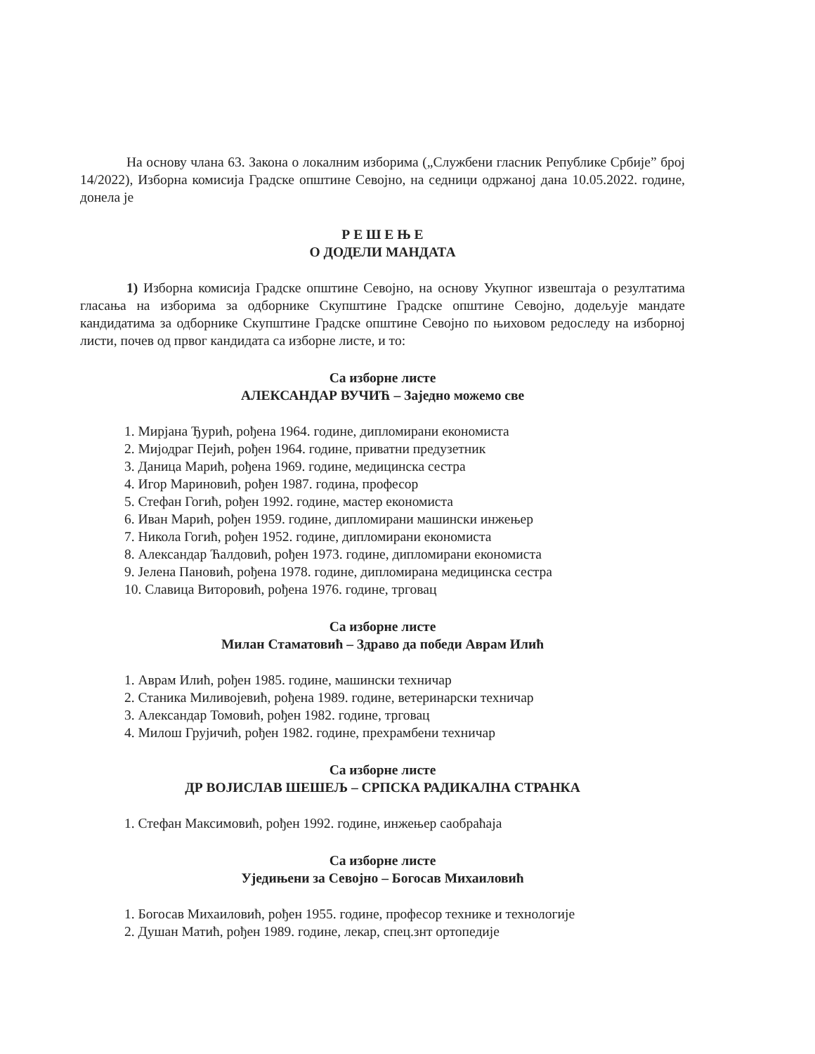На основу члана 63. Закона о локалним изборима („Службени гласник Републике Србије” број 14/2022), Изборна комисија Градске општине Севојно, на седници одржаној дана 10.05.2022. године, донела је
Р Е Ш Е Њ Е
О ДОДЕЛИ МАНДАТА
1) Изборна комисија Градске општине Севојно, на основу Укупног извештаја о резултатима гласања на изборима за одборнике Скупштине Градске општине Севојно, додељује мандате кандидатима за одборнике Скупштине Градске општине Севојно по њиховом редоследу на изборној листи, почев од првог кандидата са изборне листе, и то:
Са изборне листе
АЛЕКСАНДАР ВУЧИЋ – Заједно можемо све
1. Мирјана Ђурић, рођена 1964. године, дипломирани економиста
2. Мијодраг Пејић, рођен 1964. године, приватни предузетник
3. Даница Марић, рођена 1969. године, медицинска сестра
4. Игор Мариновић, рођен 1987. година, професор
5. Стефан Гогић, рођен 1992. године, мастер економиста
6. Иван Марић, рођен 1959. године, дипломирани машински инжењер
7. Никола Гогић, рођен 1952. године, дипломирани економиста
8. Александар Ћалдовић, рођен 1973. године, дипломирани економиста
9. Јелена Пановић, рођена 1978. године, дипломирана медицинска сестра
10. Славица Виторовић, рођена 1976. године, трговац
Са изборне листе
Милан Стаматовић – Здраво да победи Аврам Илић
1. Аврам Илић, рођен 1985. године, машински техничар
2. Станика Миливојевић, рођена 1989. године, ветеринарски техничар
3. Александар Томовић, рођен 1982. године, трговац
4. Милош Грујичић, рођен 1982. године, прехрамбени техничар
Са изборне листе
ДР ВОЈИСЛАВ ШЕШЕЉ – СРПСКА РАДИКАЛНА СТРАНКА
1. Стефан Максимовић, рођен 1992. године, инжењер саобраћаја
Са изборне листе
Уједињени за Севојно – Богосав Михаиловић
1. Богосав Михаиловић, рођен 1955. године, професор технике и технологије
2. Душан Матић, рођен 1989. године, лекар, спец.знт ортопедије